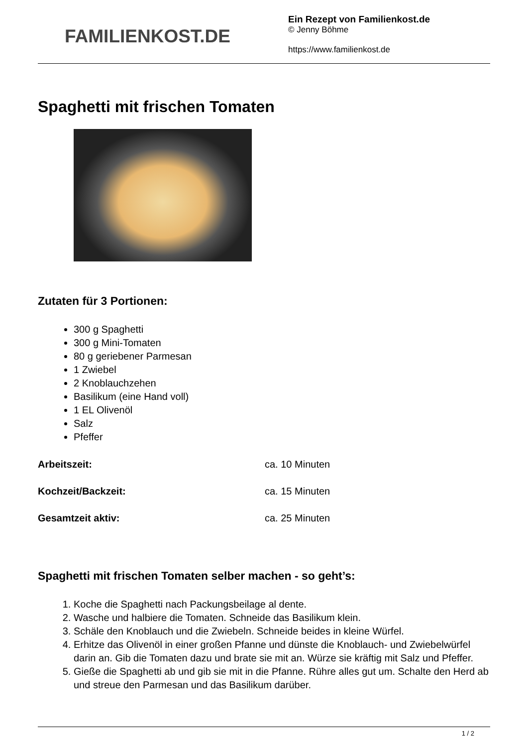FAMILIENKOST.DE
Ein Rezept von Familienkost.de
© Jenny Böhme
https://www.familienkost.de
Spaghetti mit frischen Tomaten
Zutaten für 3 Portionen:
300 g Spaghetti
300 g Mini-Tomaten
80 g geriebener Parmesan
1 Zwiebel
2 Knoblauchzehen
Basilikum (eine Hand voll)
1 EL Olivenöl
Salz
Pfeffer
Arbeitszeit: ca. 10 Minuten
Kochzeit/Backzeit: ca. 15 Minuten
Gesamtzeit aktiv: ca. 25 Minuten
Spaghetti mit frischen Tomaten selber machen - so geht’s:
1. Koche die Spaghetti nach Packungsbeilage al dente.
2. Wasche und halbiere die Tomaten. Schneide das Basilikum klein.
3. Schäle den Knoblauch und die Zwiebeln. Schneide beides in kleine Würfel.
4. Erhitze das Olivenöl in einer großen Pfanne und dünste die Knoblauch- und Zwiebelwürfel darin an. Gib die Tomaten dazu und brate sie mit an. Würze sie kräftig mit Salz und Pfeffer.
5. Gieße die Spaghetti ab und gib sie mit in die Pfanne. Rühre alles gut um. Schalte den Herd ab und streue den Parmesan und das Basilikum darüber.
1 / 2